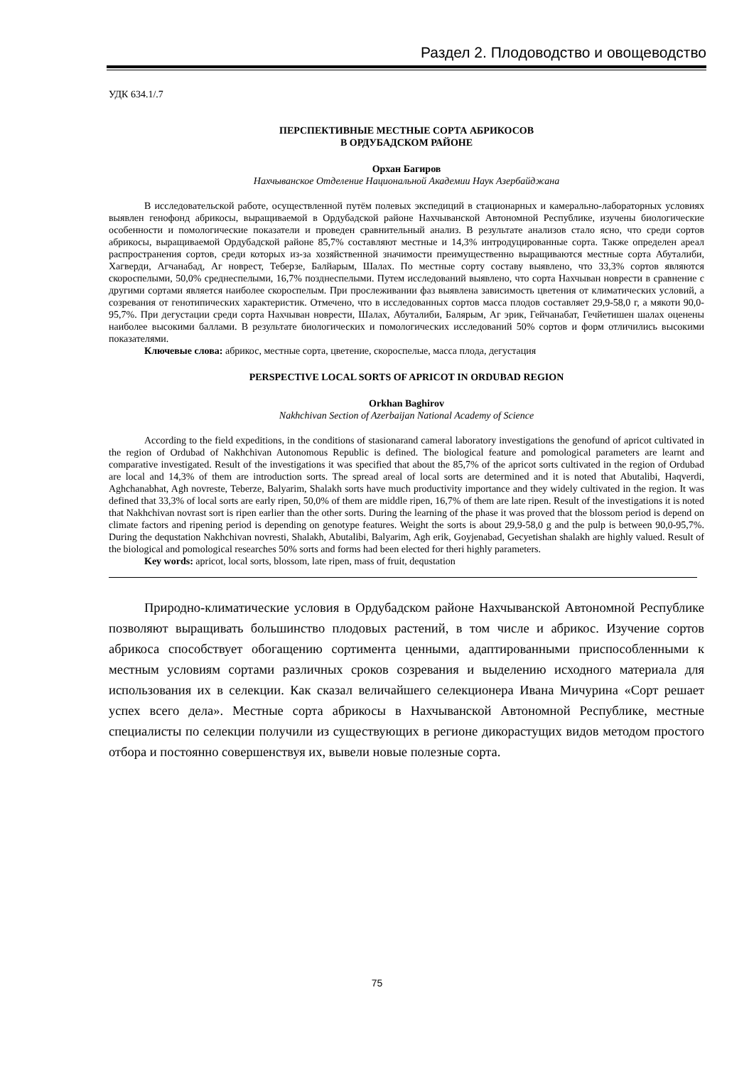Раздел 2. Плодоводство и овощеводство
УДК 634.1/.7
ПЕРСПЕКТИВНЫЕ МЕСТНЫЕ СОРТА АБРИКОСОВ
В ОРДУБАДСКОМ РАЙОНЕ
Орхан Багиров
Нахчыванское Отделение Национальной Академии Наук Азербайджана
В исследовательской работе, осуществленной путём полевых экспедиций в стационарных и камерально-лабораторных условиях выявлен генофонд абрикосы, выращиваемой в Ордубадской районе Нахчыванской Автономной Республике, изучены биологические особенности и помологические показатели и проведен сравнительный анализ. В результате анализов стало ясно, что среди сортов абрикосы, выращиваемой Ордубадской районе 85,7% составляют местные и 14,3% интродуцированные сорта. Также определен ареал распространения сортов, среди которых из-за хозяйственной значимости преимущественно выращиваются местные сорта Абуталиби, Хагверди, Агчанабад, Аг новрест, Теберзе, Балйарым, Шалах. По местные сорту составу выявлено, что 33,3% сортов являются скороспелыми, 50,0% среднеспелыми, 16,7% позднеспелыми. Путем исследований выявлено, что сорта Нахчыван новрести в сравнение с другими сортами является наиболее скороспелым. При прослеживании фаз выявлена зависимость цветения от климатических условий, а созревания от генотипических характеристик. Отмечено, что в исследованных сортов масса плодов составляет 29,9-58,0 г, а мякоти 90,0-95,7%. При дегустации среди сорта Нахчыван новрести, Шалах, Абуталиби, Балярым, Аг эрик, Гейчанабат, Гечйетишен шалах оценены наиболее высокими баллами. В результате биологических и помологических исследований 50% сортов и форм отличились высокими показателями.
Ключевые слова: абрикос, местные сорта, цветение, скороспелые, масса плода, дегустация
PERSPECTIVE LOCAL SORTS OF APRICOT IN ORDUBAD REGION
Orkhan Baghirov
Nakhchivan Section of Azerbaijan National Academy of Science
According to the field expeditions, in the conditions of stasionarand cameral laboratory investigations the genofund of apricot cultivated in the region of Ordubad of Nakhchivan Autonomous Republic is defined. The biological feature and pomological parameters are learnt and comparative investigated. Result of the investigations it was specified that about the 85,7% of the apricot sorts cultivated in the region of Ordubad are local and 14,3% of them are introduction sorts. The spread areal of local sorts are determined and it is noted that Abutalibi, Haqverdi, Aghchanabhat, Agh novreste, Teberze, Balyarim, Shalakh sorts have much productivity importance and they widely cultivated in the region. It was defined that 33,3% of local sorts are early ripen, 50,0% of them are middle ripen, 16,7% of them are late ripen. Result of the investigations it is noted that Nakhchivan novrast sort is ripen earlier than the other sorts. During the learning of the phase it was proved that the blossom period is depend on climate factors and ripening period is depending on genotype features. Weight the sorts is about 29,9-58,0 g and the pulp is between 90,0-95,7%. During the dequstation Nakhchivan novresti, Shalakh, Abutalibi, Balyarim, Agh erik, Goyjenabad, Gecyetishan shalakh are highly valued. Result of the biological and pomological researches 50% sorts and forms had been elected for theri highly parameters.
Key words: apricot, local sorts, blossom, late ripen, mass of fruit, dequstation
Природно-климатические условия в Ордубадском районе Нахчыванской Автономной Республике позволяют выращивать большинство плодовых растений, в том числе и абрикос. Изучение сортов абрикоса способствует обогащению сортимента ценными, адаптированными приспособленными к местным условиям сортами различных сроков созревания и выделению исходного материала для использования их в селекции. Как сказал величайшего селекционера Ивана Мичурина «Сорт решает успех всего дела». Местные сорта абрикосы в Нахчыванской Автономной Республике, местные специалисты по селекции получили из существующих в регионе дикорастущих видов методом простого отбора и постоянно совершенствуя их, вывели новые полезные сорта.
75